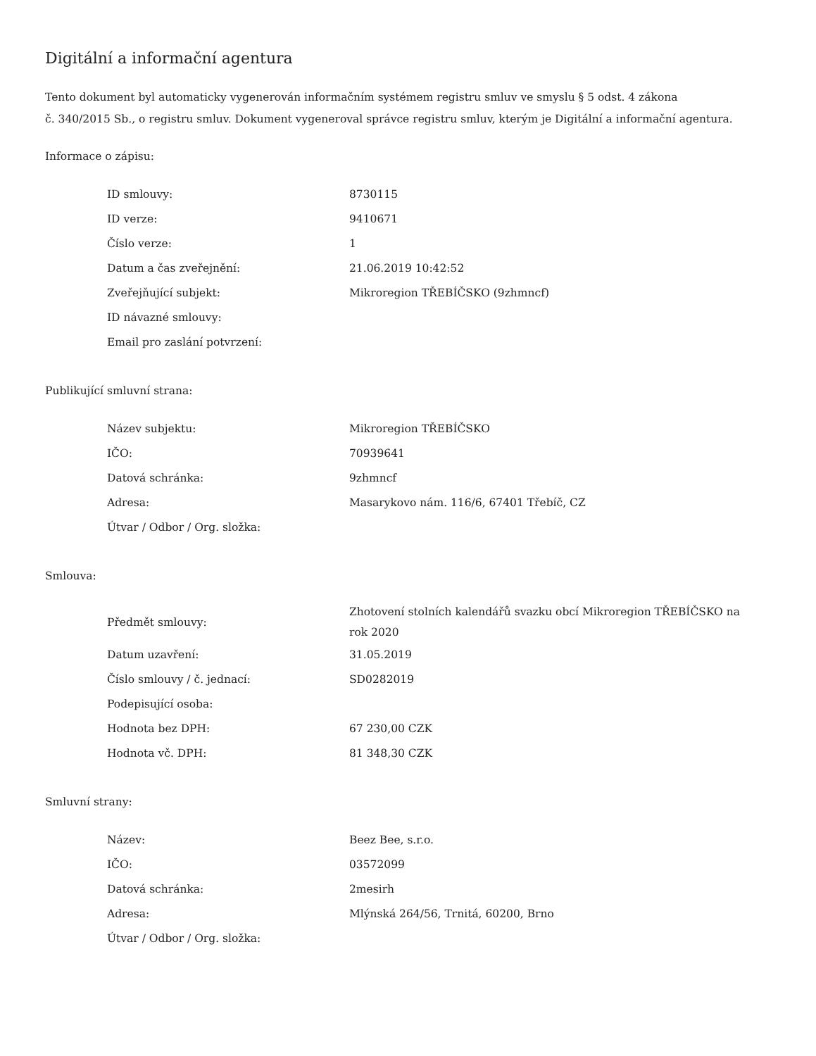Digitální a informační agentura
Tento dokument byl automaticky vygenerován informačním systémem registru smluv ve smyslu § 5 odst. 4 zákona
č. 340/2015 Sb., o registru smluv. Dokument vygeneroval správce registru smluv, kterým je Digitální a informační agentura.
Informace o zápisu:
| ID smlouvy: | 8730115 |
| ID verze: | 9410671 |
| Číslo verze: | 1 |
| Datum a čas zveřejnění: | 21.06.2019 10:42:52 |
| Zveřejňující subjekt: | Mikroregion TŘEBÍČSKO (9zhmncf) |
| ID návazné smlouvy: | |
| Email pro zaslání potvrzení: | |
Publikující smluvní strana:
| Název subjektu: | Mikroregion TŘEBÍČSKO |
| IČO: | 70939641 |
| Datová schránka: | 9zhmncf |
| Adresa: | Masarykovo nám. 116/6, 67401 Třebíč, CZ |
| Útvar / Odbor / Org. složka: | |
Smlouva:
| Předmět smlouvy: | Zhotovení stolních kalendářů svazku obcí Mikroregion TŘEBÍČSKO na rok 2020 |
| Datum uzavření: | 31.05.2019 |
| Číslo smlouvy / č. jednací: | SD0282019 |
| Podepisující osoba: | |
| Hodnota bez DPH: | 67 230,00 CZK |
| Hodnota vč. DPH: | 81 348,30 CZK |
Smluvní strany:
| Název: | Beez Bee, s.r.o. |
| IČO: | 03572099 |
| Datová schránka: | 2mesirh |
| Adresa: | Mlýnská 264/56, Trnitá, 60200, Brno |
| Útvar / Odbor / Org. složka: | |